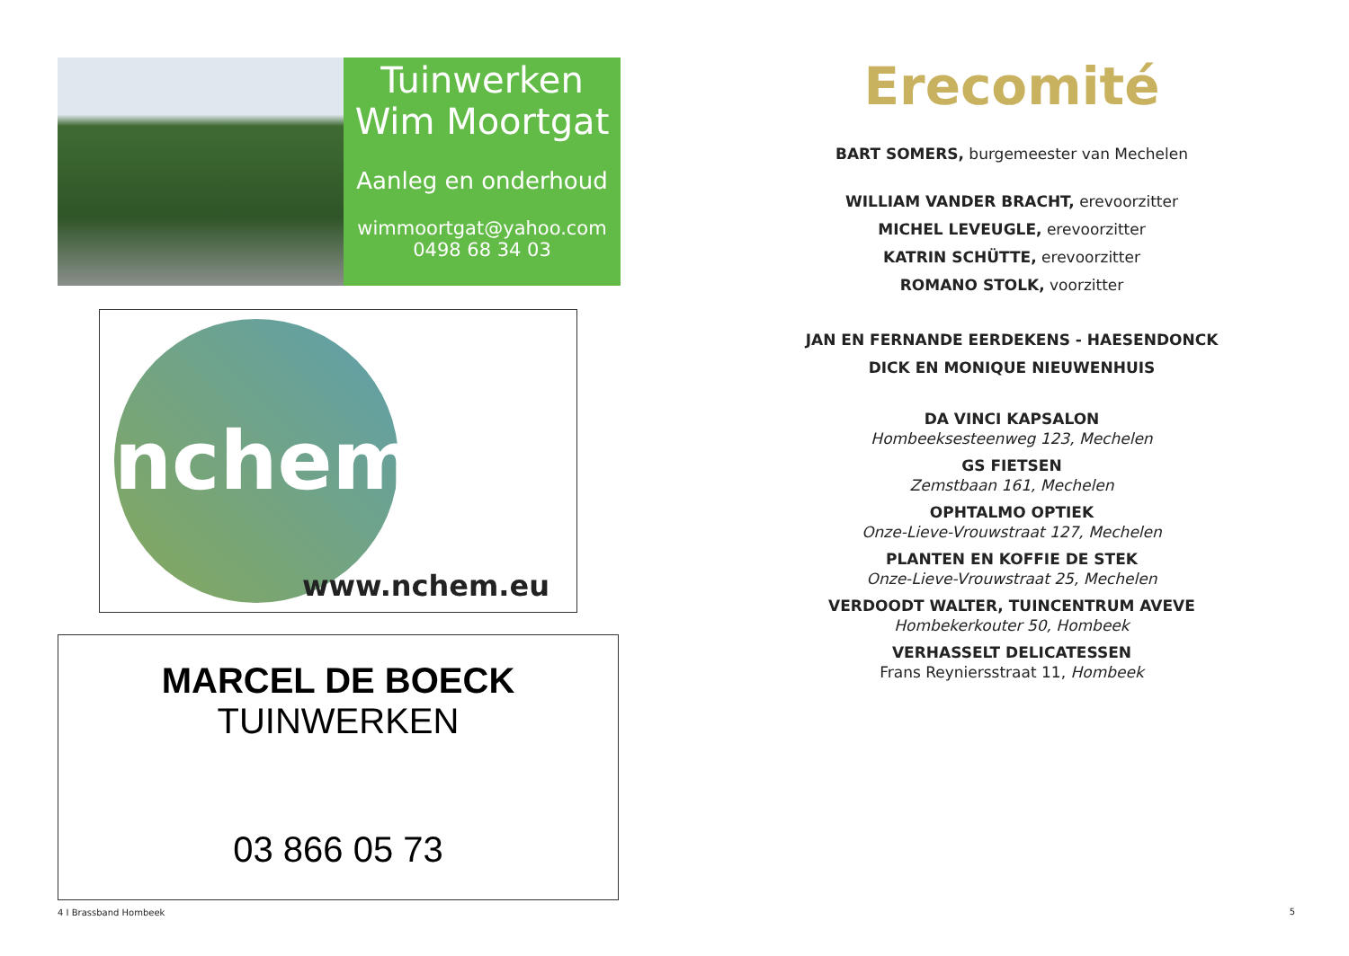Tuinwerken
Wim Moortgat
Aanleg en onderhoud
wimmoortgat@yahoo.com
0498 68 34 03
nchem
www.nchem.eu
MARCEL DE BOECK
TUINWERKEN
03 866 05 73
4 I Brassband Hombeek
Erecomité
BART SOMERS, burgemeester van Mechelen
WILLIAM VANDER BRACHT, erevoorzitter
MICHEL LEVEUGLE, erevoorzitter
KATRIN SCHÜTTE, erevoorzitter
ROMANO STOLK, voorzitter
JAN EN FERNANDE EERDEKENS - HAESENDONCK
DICK EN MONIQUE NIEUWENHUIS
DA VINCI KAPSALON
Hombeeksesteenweg 123, Mechelen
GS FIETSEN
Zemstbaan 161, Mechelen
OPHTALMO OPTIEK
Onze-Lieve-Vrouwstraat 127, Mechelen
PLANTEN EN KOFFIE DE STEK
Onze-Lieve-Vrouwstraat 25, Mechelen
VERDOODT WALTER, TUINCENTRUM AVEVE
Hombekerkouter 50, Hombeek
VERHASSELT DELICATESSEN
Frans Reyniersstraat 11, Hombeek
5